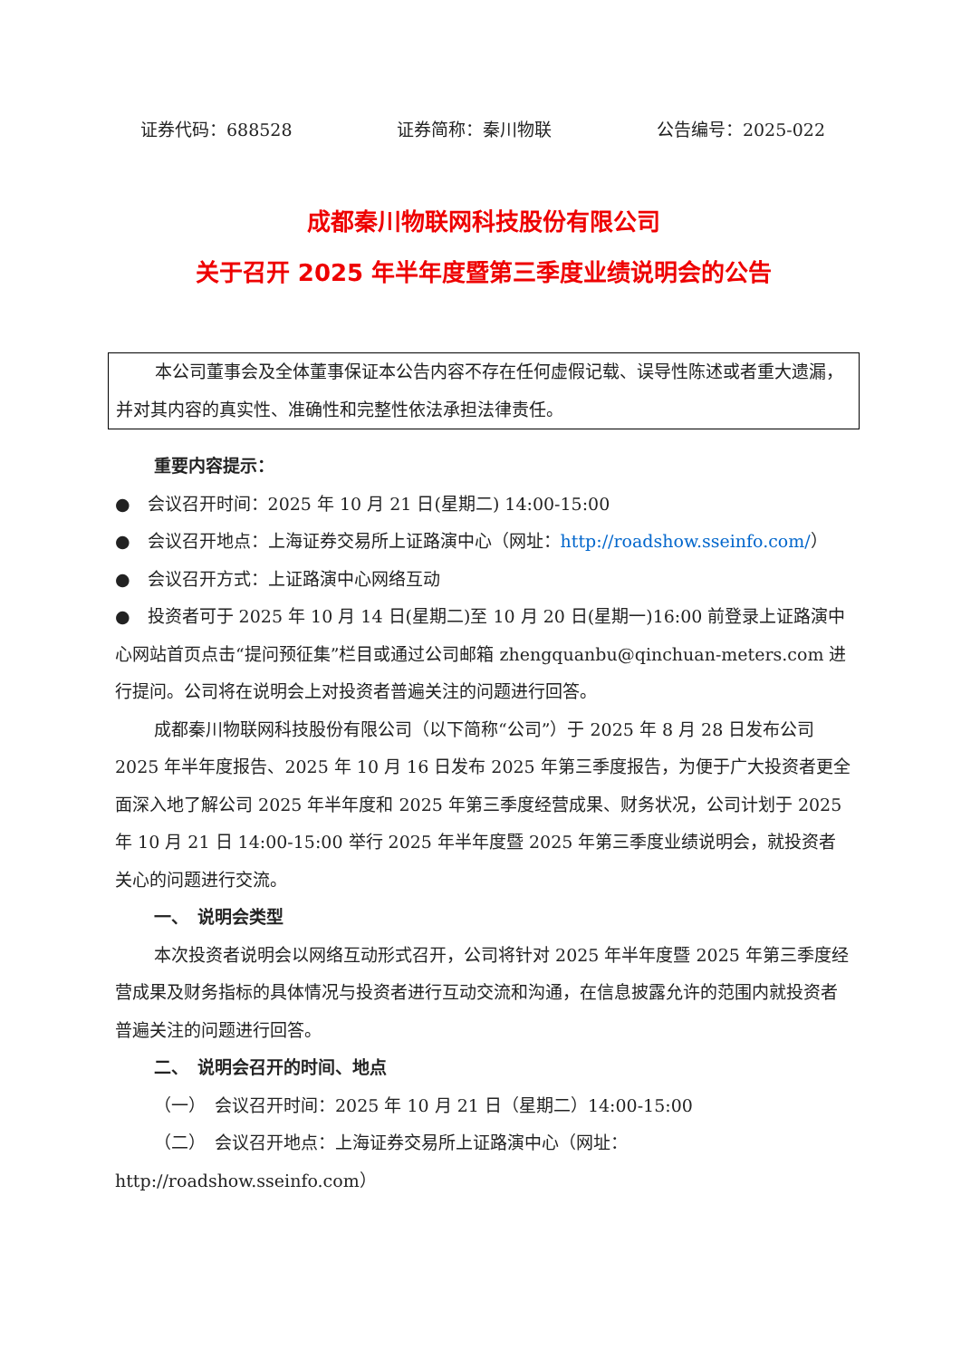证券代码：688528 证券简称：秦川物联 公告编号：2025-022
成都秦川物联网科技股份有限公司
关于召开 2025 年半年度暨第三季度业绩说明会的公告
本公司董事会及全体董事保证本公告内容不存在任何虚假记载、误导性陈述或者重大遗漏，并对其内容的真实性、准确性和完整性依法承担法律责任。
重要内容提示：
●　会议召开时间：2025 年 10 月 21 日(星期二) 14:00-15:00
●　会议召开地点：上海证券交易所上证路演中心（网址：http://roadshow.sseinfo.com/）
●　会议召开方式：上证路演中心网络互动
●　投资者可于 2025 年 10 月 14 日(星期二)至 10 月 20 日(星期一)16:00 前登录上证路演中心网站首页点击“提问预征集”栏目或通过公司邮箱 zhengquanbu@qinchuan-meters.com 进行提问。公司将在说明会上对投资者普遍关注的问题进行回答。
成都秦川物联网科技股份有限公司（以下简称“公司”）于 2025 年 8 月 28 日发布公司 2025 年半年度报告、2025 年 10 月 16 日发布 2025 年第三季度报告，为便于广大投资者更全面深入地了解公司 2025 年半年度和 2025 年第三季度经营成果、财务状况，公司计划于 2025 年 10 月 21 日 14:00-15:00 举行 2025 年半年度暨 2025 年第三季度业绩说明会，就投资者关心的问题进行交流。
一、　说明会类型
本次投资者说明会以网络互动形式召开，公司将针对 2025 年半年度暨 2025 年第三季度经营成果及财务指标的具体情况与投资者进行互动交流和沟通，在信息披露允许的范围内就投资者普遍关注的问题进行回答。
二、　说明会召开的时间、地点
（一）　会议召开时间：2025 年 10 月 21 日（星期二）14:00-15:00
（二）　会议召开地点：上海证券交易所上证路演中心（网址：http://roadshow.sseinfo.com）